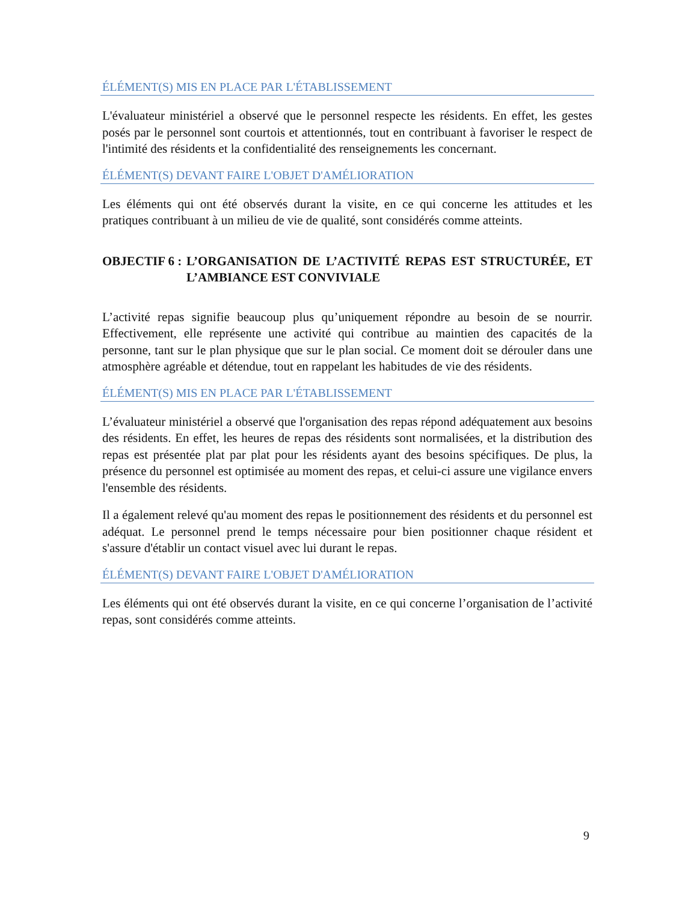ÉLÉMENT(S) MIS EN PLACE PAR L'ÉTABLISSEMENT
L'évaluateur ministériel a observé que le personnel respecte les résidents. En effet, les gestes posés par le personnel sont courtois et attentionnés, tout en contribuant à favoriser le respect de l'intimité des résidents et la confidentialité des renseignements les concernant.
ÉLÉMENT(S) DEVANT FAIRE L'OBJET D'AMÉLIORATION
Les éléments qui ont été observés durant la visite, en ce qui concerne les attitudes et les pratiques contribuant à un milieu de vie de qualité, sont considérés comme atteints.
OBJECTIF 6 : L’ORGANISATION DE L’ACTIVITÉ REPAS EST STRUCTURÉE, ET L’AMBIANCE EST CONVIVIALE
L’activité repas signifie beaucoup plus qu’uniquement répondre au besoin de se nourrir. Effectivement, elle représente une activité qui contribue au maintien des capacités de la personne, tant sur le plan physique que sur le plan social. Ce moment doit se dérouler dans une atmosphère agréable et détendue, tout en rappelant les habitudes de vie des résidents.
ÉLÉMENT(S) MIS EN PLACE PAR L'ÉTABLISSEMENT
L’évaluateur ministériel a observé que l'organisation des repas répond adéquatement aux besoins des résidents. En effet, les heures de repas des résidents sont normalisées, et la distribution des repas est présentée plat par plat pour les résidents ayant des besoins spécifiques. De plus, la présence du personnel est optimisée au moment des repas, et celui-ci assure une vigilance envers l'ensemble des résidents.
Il a également relevé qu'au moment des repas le positionnement des résidents et du personnel est adéquat. Le personnel prend le temps nécessaire pour bien positionner chaque résident et s'assure d'établir un contact visuel avec lui durant le repas.
ÉLÉMENT(S) DEVANT FAIRE L'OBJET D'AMÉLIORATION
Les éléments qui ont été observés durant la visite, en ce qui concerne l’organisation de l’activité repas, sont considérés comme atteints.
9